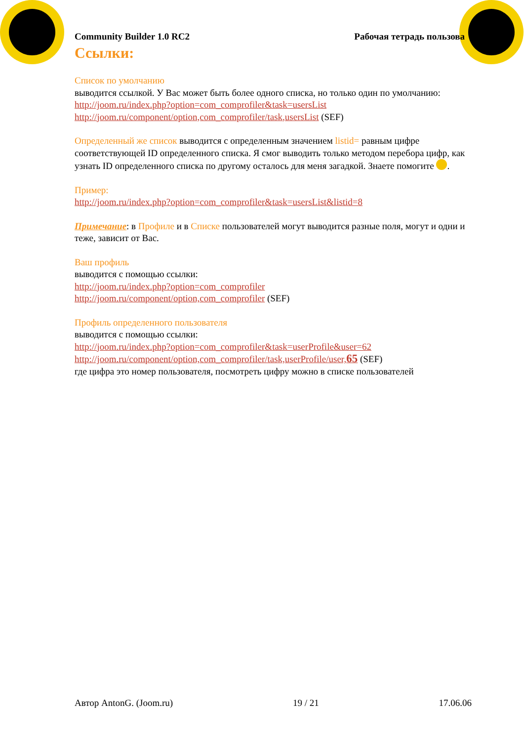Community Builder 1.0 RC2 Рабочая тетрадь пользова
Ссылки:
Список по умолчанию
выводится ссылкой. У Вас может быть более одного списка, но только один по умолчанию:
http://joom.ru/index.php?option=com_comprofiler&task=usersList
http://joom.ru/component/option,com_comprofiler/task,usersList (SEF)
Определенный же список выводится с определенным значением listid= равным цифре соответствующей ID определенного списка. Я смог выводить только методом перебора цифр, как узнать ID определенного списка по другому осталось для меня загадкой. Знаете помогите .
Пример:
http://joom.ru/index.php?option=com_comprofiler&task=usersList&listid=8
Примечание: в Профиле и в Списке пользователей могут выводится разные поля, могут и одни и теже, зависит от Вас.
Ваш профиль
выводится с помощью ссылки:
http://joom.ru/index.php?option=com_comprofiler
http://joom.ru/component/option,com_comprofiler (SEF)
Профиль определенного пользователя
выводится с помощью ссылки:
http://joom.ru/index.php?option=com_comprofiler&task=userProfile&user=62
http://joom.ru/component/option,com_comprofiler/task,userProfile/user,65 (SEF)
где цифра это номер пользователя, посмотреть цифру можно в списке пользователей
Автор AntonG. (Joom.ru) 19 / 21 17.06.06